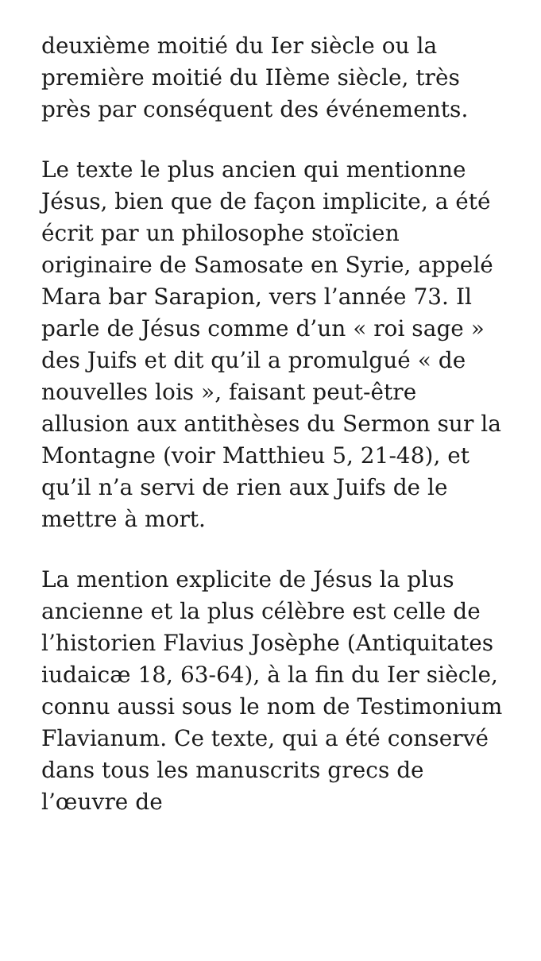deuxième moitié du Ier siècle ou la première moitié du IIème siècle, très près par conséquent des événements.
Le texte le plus ancien qui mentionne Jésus, bien que de façon implicite, a été écrit par un philosophe stoïcien originaire de Samosate en Syrie, appelé Mara bar Sarapion, vers l’année 73. Il parle de Jésus comme d’un « roi sage » des Juifs et dit qu’il a promulgué « de nouvelles lois », faisant peut-être allusion aux antithèses du Sermon sur la Montagne (voir Matthieu 5, 21-48), et qu’il n’a servi de rien aux Juifs de le mettre à mort.
La mention explicite de Jésus la plus ancienne et la plus célèbre est celle de l’historien Flavius Josèphe (Antiquitates iudaicæ 18, 63-64), à la fin du Ier siècle, connu aussi sous le nom de Testimonium Flavianum. Ce texte, qui a été conservé dans tous les manuscrits grecs de l’œuvre de